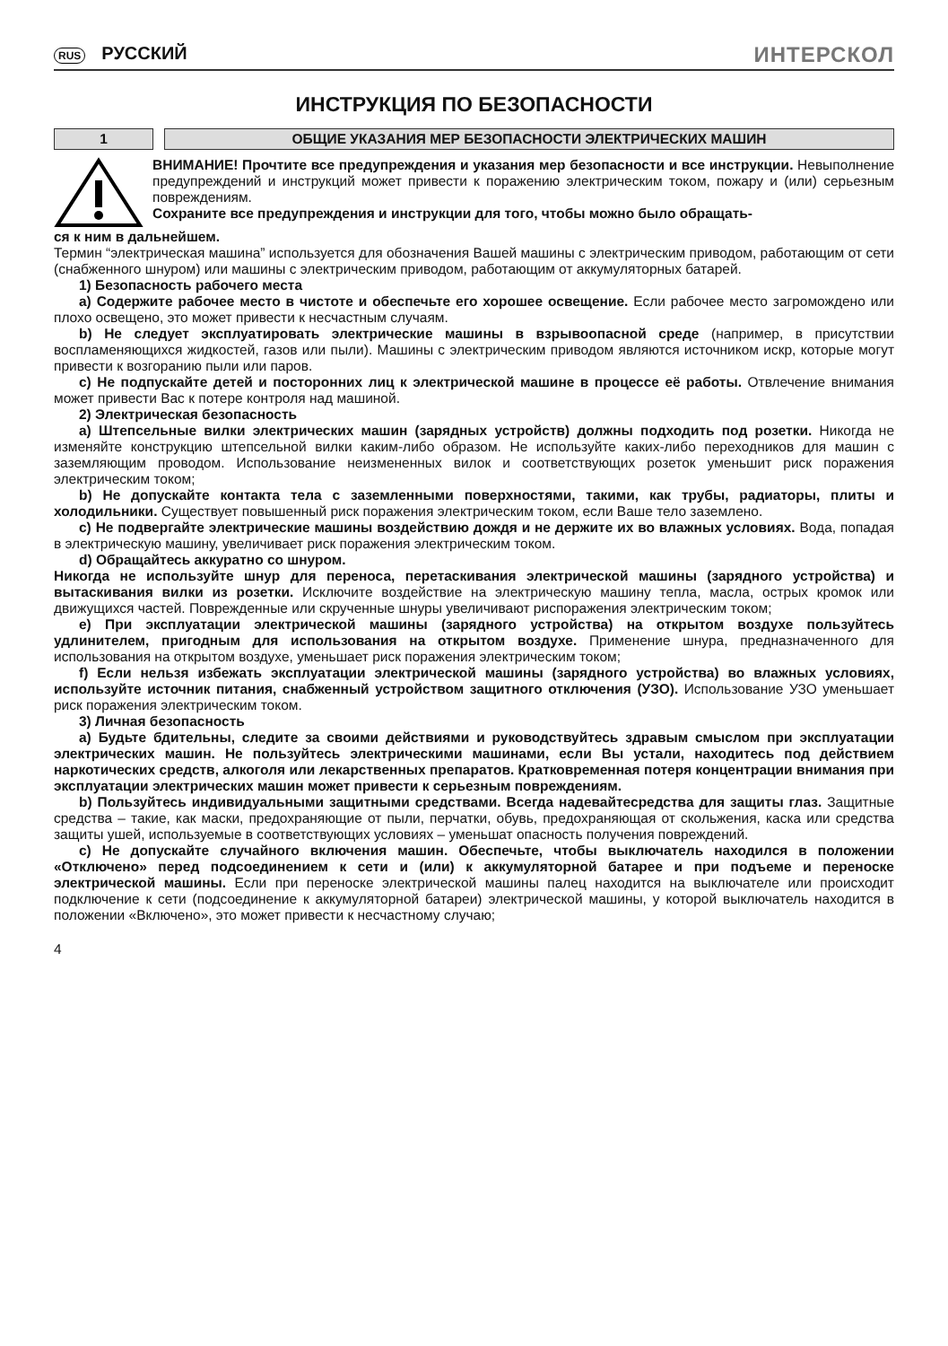RUS РУССКИЙ
ИНТЕРСКОЛ
ИНСТРУКЦИЯ ПО БЕЗОПАСНОСТИ
1 ОБЩИЕ УКАЗАНИЯ МЕР БЕЗОПАСНОСТИ ЭЛЕКТРИЧЕСКИХ МАШИН
ВНИМАНИЕ! Прочтите все предупреждения и указания мер безопасности и все инструкции. Невыполнение предупреждений и инструкций может привести к поражению электрическим током, пожару и (или) серьезным повреждениям.
Сохраните все предупреждения и инструкции для того, чтобы можно было обращать-
ся к ним в дальнейшем.
Термин “электрическая машина” используется для обозначения Вашей машины с электрическим приводом, работающим от сети (снабженного шнуром) или машины с электрическим приводом, работающим от аккумуляторных батарей.
1) Безопасность рабочего места
a) Содержите рабочее место в чистоте и обеспечьте его хорошее освещение. Если рабочее место загромождено или плохо освещено, это может привести к несчастным случаям.
b) Не следует эксплуатировать электрические машины в взрывоопасной среде (например, в присутствии воспламеняющихся жидкостей, газов или пыли). Машины с электрическим приводом являются источником искр, которые могут привести к возгоранию пыли или паров.
c) Не подпускайте детей и посторонних лиц к электрической машине в процессе её работы. Отвлечение внимания может привести Вас к потере контроля над машиной.
2) Электрическая безопасность
a) Штепсельные вилки электрических машин (зарядных устройств) должны подходить под розетки. Никогда не изменяйте конструкцию штепсельной вилки каким-либо образом. Не используйте каких-либо переходников для машин с заземляющим проводом. Использование неизмененных вилок и соответствующих розеток уменьшит риск поражения электрическим током;
b) Не допускайте контакта тела с заземленными поверхностями, такими, как трубы, радиаторы, плиты и холодильники. Существует повышенный риск поражения электрическим током, если Ваше тело заземлено.
c) Не подвергайте электрические машины воздействию дождя и не держите их во влажных условиях. Вода, попадая в электрическую машину, увеличивает риск поражения электрическим током.
d) Обращайтесь аккуратно со шнуром.
Никогда не используйте шнур для переноса, перетаскивания электрической машины (зарядного устройства) и вытаскивания вилки из розетки. Исключите воздействие на электрическую машину тепла, масла, острых кромок или движущихся частей. Поврежденные или скрученные шнуры увеличивают риспоражения электрическим током;
e) При эксплуатации электрической машины (зарядного устройства) на открытом воздухе пользуйтесь удлинителем, пригодным для использования на открытом воздухе. Применение шнура, предназначенного для использования на открытом воздухе, уменьшает риск поражения электрическим током;
f) Если нельзя избежать эксплуатации электрической машины (зарядного устройства) во влажных условиях, используйте источник питания, снабженный устройством защитного отключения (УЗО). Использование УЗО уменьшает риск поражения электрическим током.
3) Личная безопасность
a) Будьте бдительны, следите за своими действиями и руководствуйтесь здравым смыслом при эксплуатации электрических машин. Не пользуйтесь электрическими машинами, если Вы устали, находитесь под действием наркотических средств, алкоголя или лекарственных препаратов. Кратковременная потеря концентрации внимания при эксплуатации электрических машин может привести к серьезным повреждениям.
b) Пользуйтесь индивидуальными защитными средствами. Всегда надевайтесредства для защиты глаз. Защитные средства – такие, как маски, предохраняющие от пыли, перчатки, обувь, предохраняющая от скольжения, каска или средства защиты ушей, используемые в соответствующих условиях – уменьшат опасность получения повреждений.
c) Не допускайте случайного включения машин. Обеспечьте, чтобы выключатель находился в положении «Отключено» перед подсоединением к сети и (или) к аккумуляторной батарее и при подъеме и переноске электрической машины. Если при переноске электрической машины палец находится на выключателе или происходит подключение к сети (подсоединение к аккумуляторной батареи) электрической машины, у которой выключатель находится в положении «Включено», это может привести к несчастному случаю;
4